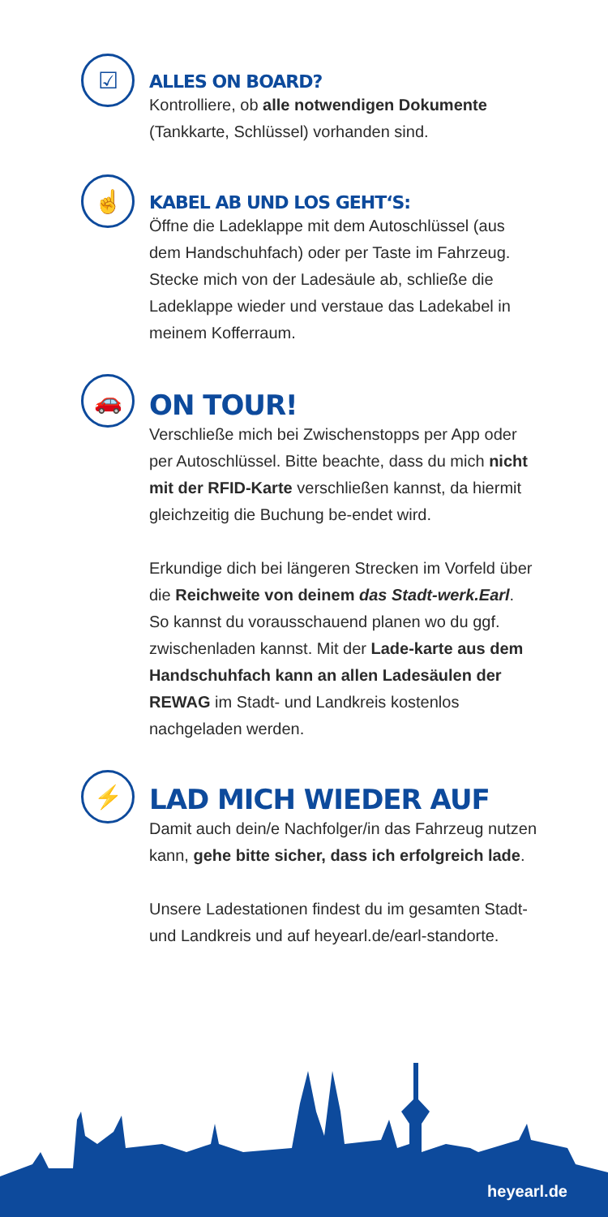☑
ALLES ON BOARD?
Kontrolliere, ob alle notwendigen Dokumente (Tankkarte, Schlüssel) vorhanden sind.
☝
KABEL AB UND LOS GEHT‘S:
Öffne die Ladeklappe mit dem Autoschlüssel (aus dem Handschuhfach) oder per Taste im Fahrzeug. Stecke mich von der Ladesäule ab, schließe die Ladeklappe wieder und verstaue das Ladekabel in meinem Kofferraum.
🚗
ON TOUR!
Verschließe mich bei Zwischenstopps per App oder per Autoschlüssel. Bitte beachte, dass du mich nicht mit der RFID-Karte verschließen kannst, da hiermit gleichzeitig die Buchung be-endet wird.
Erkundige dich bei längeren Strecken im Vorfeld über die Reichweite von deinem das Stadt-werk.Earl. So kannst du vorausschauend planen wo du ggf. zwischenladen kannst. Mit der Lade-karte aus dem Handschuhfach kann an allen Ladesäulen der REWAG im Stadt- und Landkreis kostenlos nachgeladen werden.
⚡
LAD MICH WIEDER AUF
Damit auch dein/e Nachfolger/in das Fahrzeug nutzen kann, gehe bitte sicher, dass ich erfolgreich lade.
Unsere Ladestationen findest du im gesamten Stadt- und Landkreis und auf heyearl.de/earl-standorte.
heyearl.de